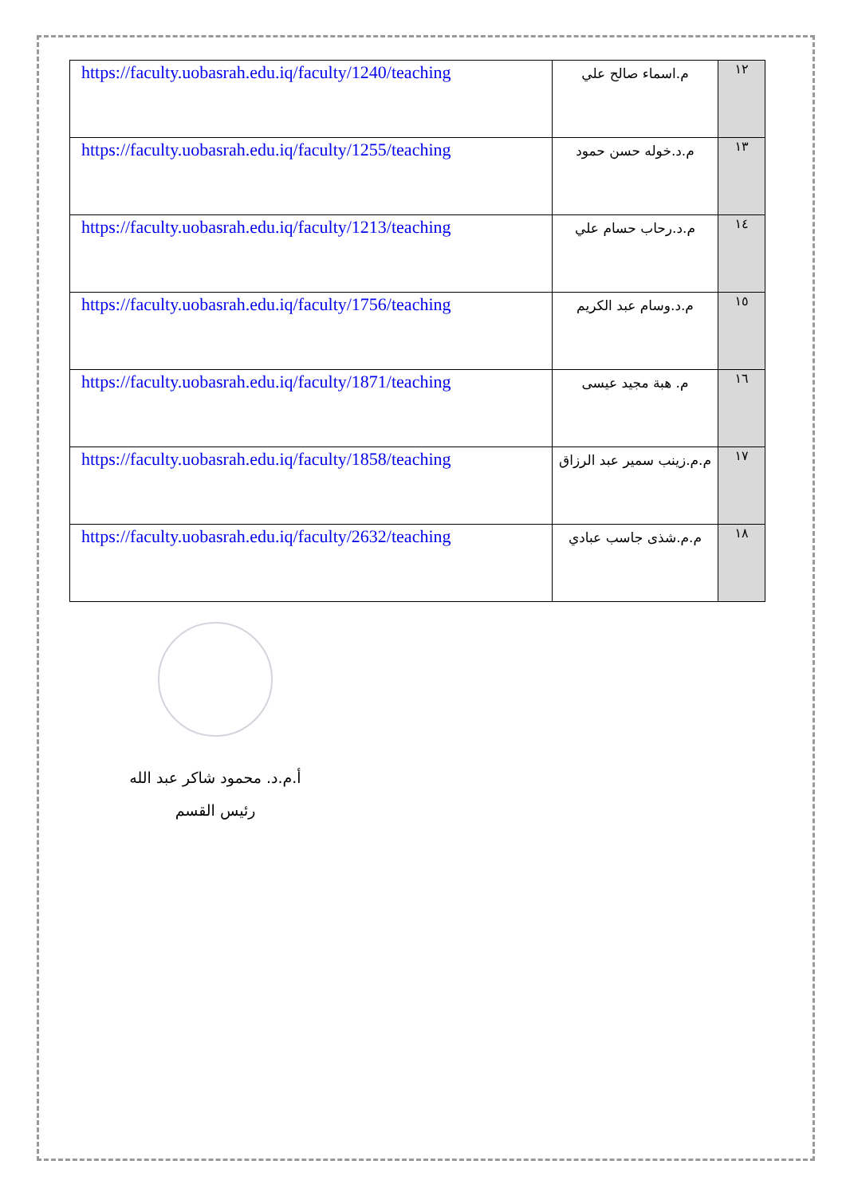| https://faculty.uobasrah.edu.iq/faculty/1240/teaching | م.اسماء صالح علي | ١٢ |
| https://faculty.uobasrah.edu.iq/faculty/1255/teaching | م.د.خوله حسن حمود | ١٣ |
| https://faculty.uobasrah.edu.iq/faculty/1213/teaching | م.د.رحاب حسام علي | ١٤ |
| https://faculty.uobasrah.edu.iq/faculty/1756/teaching | م.د.وسام عبد الكريم | ١٥ |
| https://faculty.uobasrah.edu.iq/faculty/1871/teaching | م. هبة مجيد عيسى | ١٦ |
| https://faculty.uobasrah.edu.iq/faculty/1858/teaching | م.م.زينب سمير عبد الرزاق | ١٧ |
| https://faculty.uobasrah.edu.iq/faculty/2632/teaching | م.م.شذى جاسب عبادي | ١٨ |
أ.م.د. محمود شاكر عبد الله
رئيس القسم